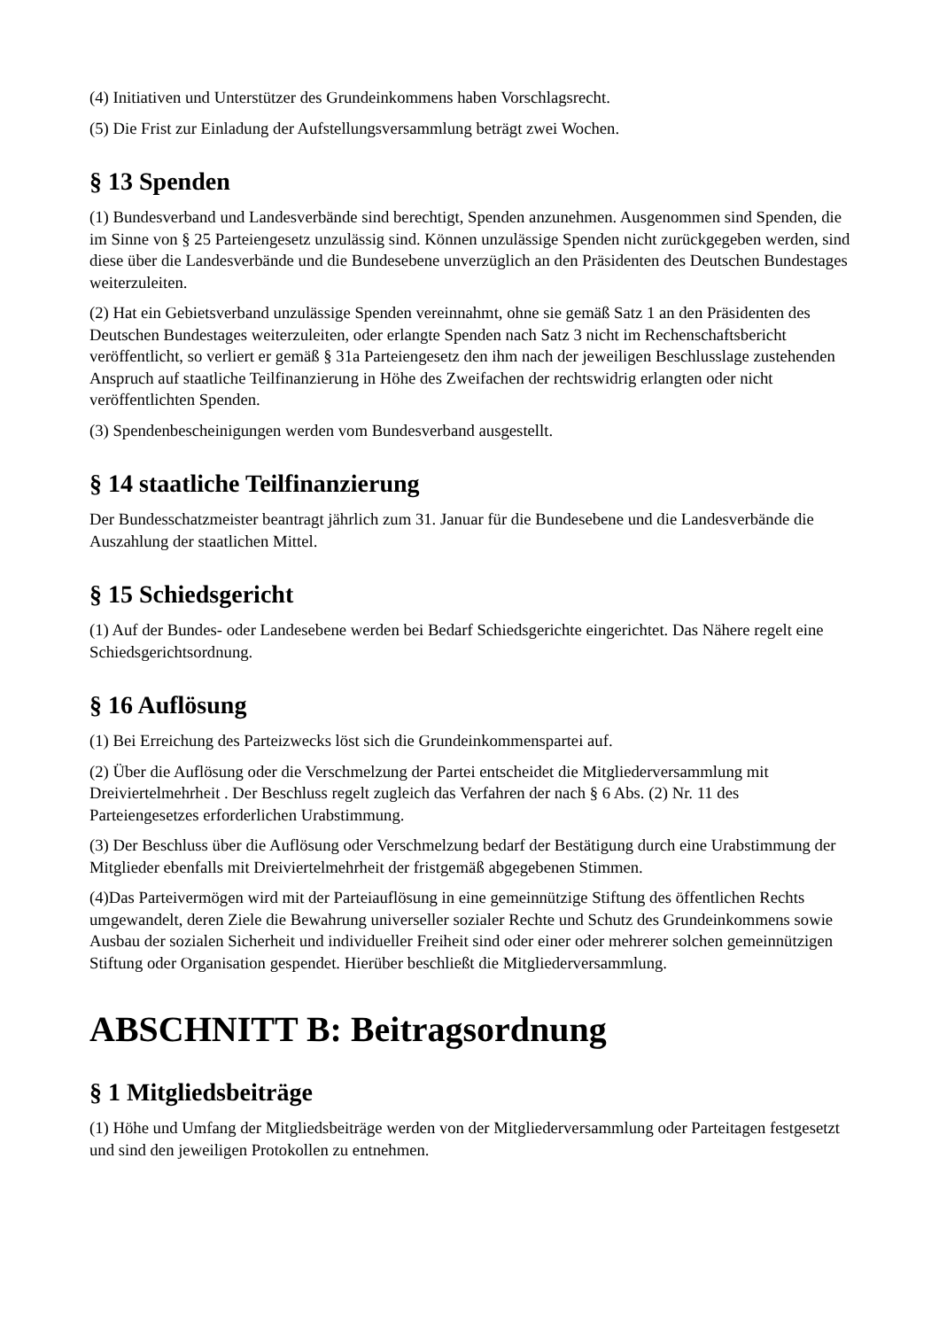(4) Initiativen und Unterstützer des Grundeinkommens haben Vorschlagsrecht.
(5) Die Frist zur Einladung der Aufstellungsversammlung beträgt zwei Wochen.
§ 13 Spenden
(1) Bundesverband und Landesverbände sind berechtigt, Spenden anzunehmen. Ausgenommen sind Spenden, die im Sinne von § 25 Parteiengesetz unzulässig sind. Können unzulässige Spenden nicht zurückgegeben werden, sind diese über die Landesverbände und die Bundesebene unverzüglich an den Präsidenten des Deutschen Bundestages weiterzuleiten.
(2) Hat ein Gebietsverband unzulässige Spenden vereinnahmt, ohne sie gemäß Satz 1 an den Präsidenten des Deutschen Bundestages weiterzuleiten, oder erlangte Spenden nach Satz 3 nicht im Rechenschaftsbericht veröffentlicht, so verliert er gemäß § 31a Parteiengesetz den ihm nach der jeweiligen Beschlusslage zustehenden Anspruch auf staatliche Teilfinanzierung in Höhe des Zweifachen der rechtswidrig erlangten oder nicht veröffentlichten Spenden.
(3) Spendenbescheinigungen werden vom Bundesverband ausgestellt.
§ 14 staatliche Teilfinanzierung
Der Bundesschatzmeister beantragt jährlich zum 31. Januar für die Bundesebene und die Landesverbände die Auszahlung der staatlichen Mittel.
§ 15 Schiedsgericht
(1) Auf der Bundes- oder Landesebene werden bei Bedarf Schiedsgerichte eingerichtet. Das Nähere regelt eine Schiedsgerichtsordnung.
§ 16 Auflösung
(1) Bei Erreichung des Parteizwecks löst sich die Grundeinkommenspartei auf.
(2) Über die Auflösung oder die Verschmelzung der Partei entscheidet die Mitgliederversammlung mit Dreiviertelmehrheit . Der Beschluss regelt zugleich das Verfahren der nach § 6 Abs. (2) Nr. 11 des Parteiengesetzes erforderlichen Urabstimmung.
(3) Der Beschluss über die Auflösung oder Verschmelzung bedarf der Bestätigung durch eine Urabstimmung der Mitglieder ebenfalls mit Dreiviertelmehrheit der fristgemäß abgegebenen Stimmen.
(4)Das Parteivermögen wird mit der Parteiauflösung in eine gemeinnützige Stiftung des öffentlichen Rechts umgewandelt, deren Ziele die Bewahrung universeller sozialer Rechte und Schutz des Grundeinkommens sowie Ausbau der sozialen Sicherheit und individueller Freiheit sind oder einer oder mehrerer solchen gemeinnützigen Stiftung oder Organisation gespendet. Hierüber beschließt die Mitgliederversammlung.
ABSCHNITT B: Beitragsordnung
§ 1 Mitgliedsbeiträge
(1) Höhe und Umfang der Mitgliedsbeiträge werden von der Mitgliederversammlung oder Parteitagen festgesetzt und sind den jeweiligen Protokollen zu entnehmen.